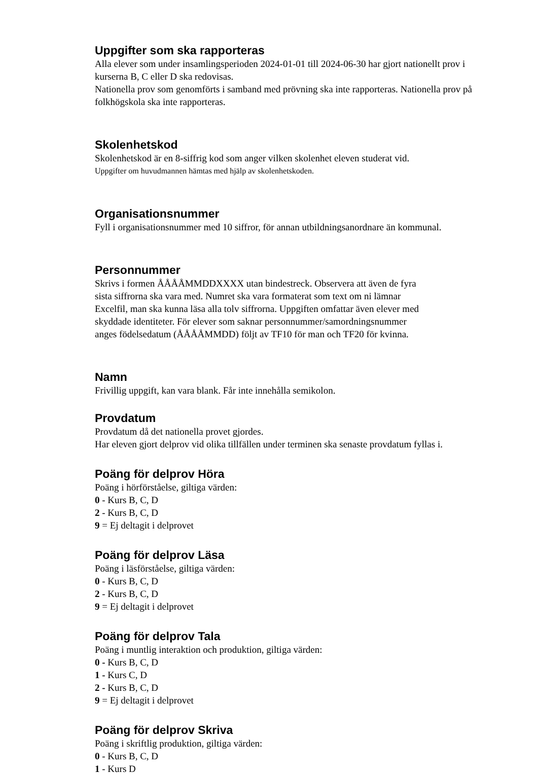Uppgifter som ska rapporteras
Alla elever som under insamlingsperioden 2024-01-01 till 2024-06-30 har gjort nationellt prov i kurserna B, C eller D ska redovisas.
Nationella prov som genomförts i samband med prövning ska inte rapporteras. Nationella prov på folkhögskola ska inte rapporteras.
Skolenhetskod
Skolenhetskod är en 8-siffrig kod som anger vilken skolenhet eleven studerat vid.
Uppgifter om huvudmannen hämtas med hjälp av skolenhetskoden.
Organisationsnummer
Fyll i organisationsnummer med 10 siffror, för annan utbildningsanordnare än kommunal.
Personnummer
Skrivs i formen ÅÅÅÅMMDDXXXX utan bindestreck. Observera att även de fyra
sista siffrorna ska vara med. Numret ska vara formaterat som text om ni lämnar
Excelfil, man ska kunna läsa alla tolv siffrorna. Uppgiften omfattar även elever med
skyddade identiteter. För elever som saknar personnummer/samordningsnummer
anges födelsedatum (ÅÅÅÅMMDD) följt av TF10 för man och TF20 för kvinna.
Namn
Frivillig uppgift, kan vara blank. Får inte innehålla semikolon.
Provdatum
Provdatum då det nationella provet gjordes.
Har eleven gjort delprov vid olika tillfällen under terminen ska senaste provdatum fyllas i.
Poäng för delprov Höra
Poäng i hörförståelse, giltiga värden:
0 - Kurs B, C, D
2 - Kurs B, C, D
9 = Ej deltagit i delprovet
Poäng för delprov Läsa
Poäng i läsförståelse, giltiga värden:
0 - Kurs B, C, D
2 - Kurs B, C, D
9 = Ej deltagit i delprovet
Poäng för delprov Tala
Poäng i muntlig interaktion och produktion, giltiga värden:
0 - Kurs B, C, D
1 - Kurs C, D
2 - Kurs B, C, D
9 = Ej deltagit i delprovet
Poäng för delprov Skriva
Poäng i skriftlig produktion, giltiga värden:
0 - Kurs B, C, D
1 - Kurs D